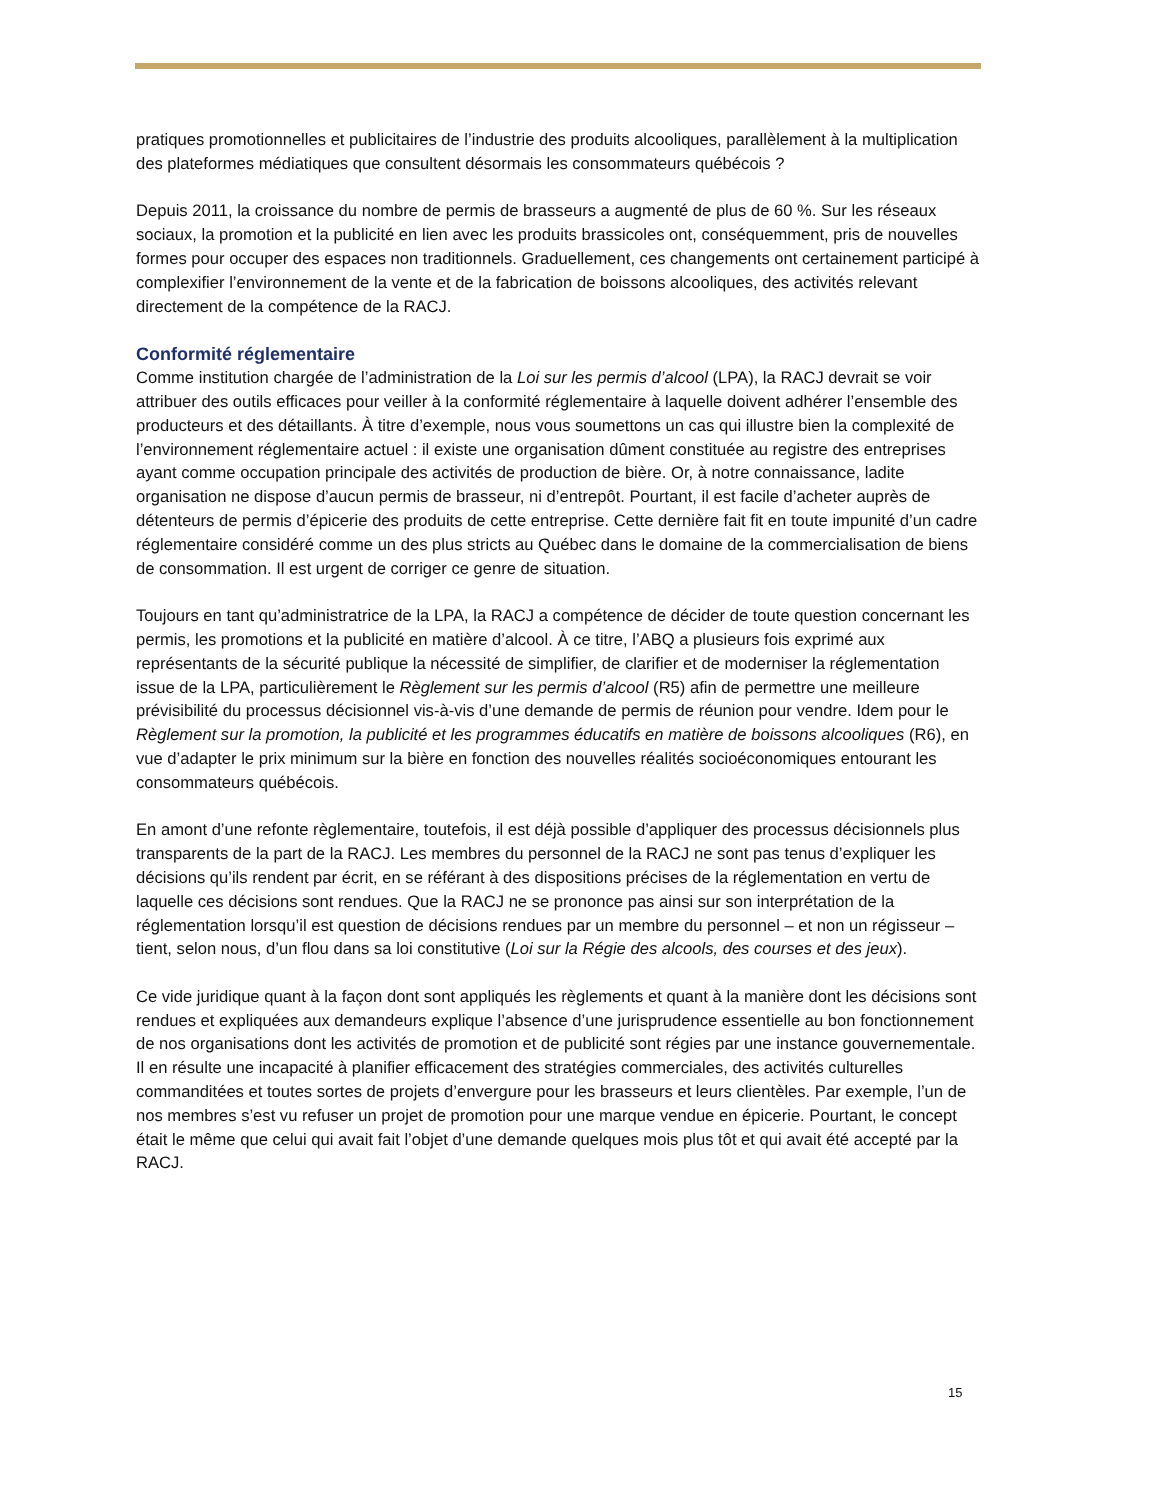pratiques promotionnelles et publicitaires de l’industrie des produits alcooliques, parallèlement à la multiplication des plateformes médiatiques que consultent désormais les consommateurs québécois ?
Depuis 2011, la croissance du nombre de permis de brasseurs a augmenté de plus de 60 %. Sur les réseaux sociaux, la promotion et la publicité en lien avec les produits brassicoles ont, conséquemment, pris de nouvelles formes pour occuper des espaces non traditionnels. Graduellement, ces changements ont certainement participé à complexifier l’environnement de la vente et de la fabrication de boissons alcooliques, des activités relevant directement de la compétence de la RACJ.
Conformité réglementaire
Comme institution chargée de l’administration de la Loi sur les permis d’alcool (LPA), la RACJ devrait se voir attribuer des outils efficaces pour veiller à la conformité réglementaire à laquelle doivent adhérer l’ensemble des producteurs et des détaillants. À titre d’exemple, nous vous soumettons un cas qui illustre bien la complexité de l’environnement réglementaire actuel : il existe une organisation dûment constituée au registre des entreprises ayant comme occupation principale des activités de production de bière. Or, à notre connaissance, ladite organisation ne dispose d’aucun permis de brasseur, ni d’entrepôt. Pourtant, il est facile d’acheter auprès de détenteurs de permis d’épicerie des produits de cette entreprise. Cette dernière fait fit en toute impunité d’un cadre réglementaire considéré comme un des plus stricts au Québec dans le domaine de la commercialisation de biens de consommation. Il est urgent de corriger ce genre de situation.
Toujours en tant qu’administratrice de la LPA, la RACJ a compétence de décider de toute question concernant les permis, les promotions et la publicité en matière d’alcool. À ce titre, l’ABQ a plusieurs fois exprimé aux représentants de la sécurité publique la nécessité de simplifier, de clarifier et de moderniser la réglementation issue de la LPA, particulièrement le Règlement sur les permis d’alcool (R5) afin de permettre une meilleure prévisibilité du processus décisionnel vis-à-vis d’une demande de permis de réunion pour vendre. Idem pour le Règlement sur la promotion, la publicité et les programmes éducatifs en matière de boissons alcooliques (R6), en vue d’adapter le prix minimum sur la bière en fonction des nouvelles réalités socioéconomiques entourant les consommateurs québécois.
En amont d’une refonte règlementaire, toutefois, il est déjà possible d’appliquer des processus décisionnels plus transparents de la part de la RACJ. Les membres du personnel de la RACJ ne sont pas tenus d’expliquer les décisions qu’ils rendent par écrit, en se référant à des dispositions précises de la réglementation en vertu de laquelle ces décisions sont rendues. Que la RACJ ne se prononce pas ainsi sur son interprétation de la réglementation lorsqu’il est question de décisions rendues par un membre du personnel – et non un régisseur – tient, selon nous, d’un flou dans sa loi constitutive (Loi sur la Régie des alcools, des courses et des jeux).
Ce vide juridique quant à la façon dont sont appliqués les règlements et quant à la manière dont les décisions sont rendues et expliquées aux demandeurs explique l’absence d’une jurisprudence essentielle au bon fonctionnement de nos organisations dont les activités de promotion et de publicité sont régies par une instance gouvernementale. Il en résulte une incapacité à planifier efficacement des stratégies commerciales, des activités culturelles commanditées et toutes sortes de projets d’envergure pour les brasseurs et leurs clientèles. Par exemple, l’un de nos membres s’est vu refuser un projet de promotion pour une marque vendue en épicerie. Pourtant, le concept était le même que celui qui avait fait l’objet d’une demande quelques mois plus tôt et qui avait été accepté par la RACJ.
15